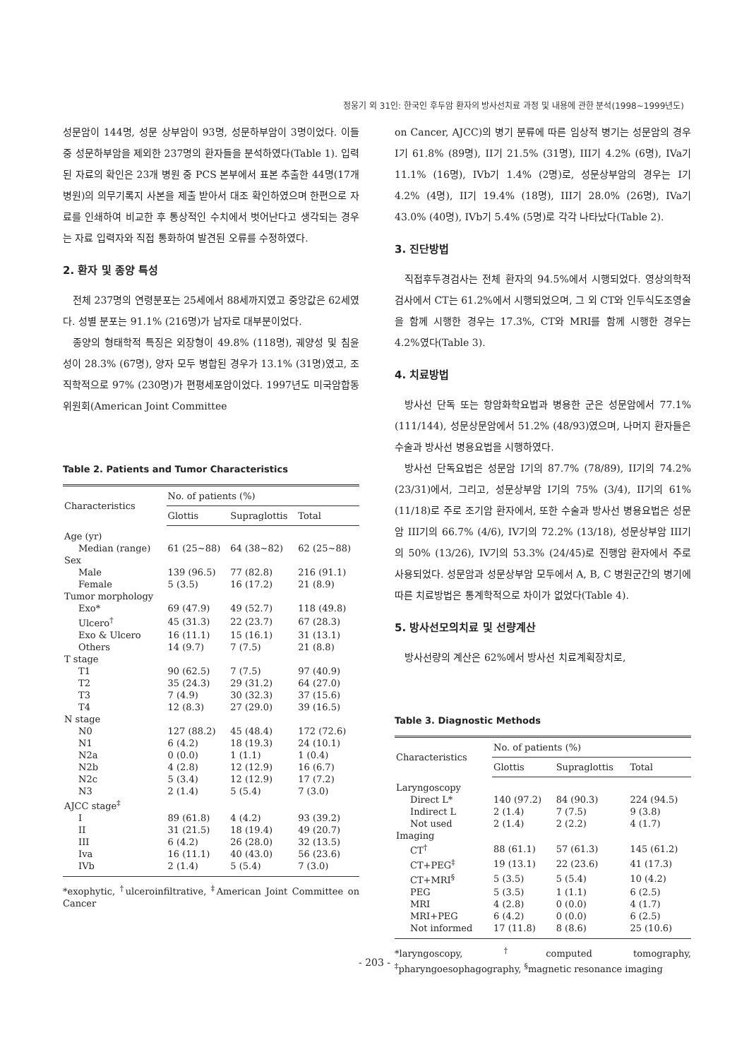정웅기 외 31인: 한국인 후두암 환자의 방사선치료 과정 및 내용에 관한 분석(1998~1999년도)
성문암이 144명, 성문 상부암이 93명, 성문하부암이 3명이었다. 이들 중 성문하부암을 제외한 237명의 환자들을 분석하였다(Table 1). 입력된 자료의 확인은 23개 병원 중 PCS 본부에서 표본 추출한 44명(17개 병원)의 의무기록지 사본을 제출 받아서 대조 확인하였으며 한편으로 자료를 인쇄하여 비교한 후 통상적인 수치에서 벗어난다고 생각되는 경우는 자료 입력자와 직접 통화하여 발견된 오류를 수정하였다.
2. 환자 및 종양 특성
전체 237명의 연령분포는 25세에서 88세까지였고 중앙값은 62세였다. 성별 분포는 91.1% (216명)가 남자로 대부분이었다.
종양의 형태학적 특징은 외장형이 49.8% (118명), 궤양성 및 침윤성이 28.3% (67명), 양자 모두 병합된 경우가 13.1% (31명)였고, 조직학적으로 97% (230명)가 편평세포암이었다. 1997년도 미국암합동위원회(American Joint Committee
Table 2. Patients and Tumor Characteristics
| Characteristics | No. of patients (%) | | |
| --- | --- | --- | --- |
| | Glottis | Supraglottis | Total |
| Age (yr) | | | |
| Median (range) | 61 (25~88) | 64 (38~82) | 62 (25~88) |
| Sex | | | |
| Male | 139 (96.5) | 77 (82.8) | 216 (91.1) |
| Female | 5 (3.5) | 16 (17.2) | 21 (8.9) |
| Tumor morphology | | | |
| Exo* | 69 (47.9) | 49 (52.7) | 118 (49.8) |
| Ulcero<sup>†</sup> | 45 (31.3) | 22 (23.7) | 67 (28.3) |
| Exo & Ulcero | 16 (11.1) | 15 (16.1) | 31 (13.1) |
| Others | 14 (9.7) | 7 (7.5) | 21 (8.8) |
| T stage | | | |
| T1 | 90 (62.5) | 7 (7.5) | 97 (40.9) |
| T2 | 35 (24.3) | 29 (31.2) | 64 (27.0) |
| T3 | 7 (4.9) | 30 (32.3) | 37 (15.6) |
| T4 | 12 (8.3) | 27 (29.0) | 39 (16.5) |
| N stage | | | |
| N0 | 127 (88.2) | 45 (48.4) | 172 (72.6) |
| N1 | 6 (4.2) | 18 (19.3) | 24 (10.1) |
| N2a | 0 (0.0) | 1 (1.1) | 1 (0.4) |
| N2b | 4 (2.8) | 12 (12.9) | 16 (6.7) |
| N2c | 5 (3.4) | 12 (12.9) | 17 (7.2) |
| N3 | 2 (1.4) | 5 (5.4) | 7 (3.0) |
| AJCC stage<sup>‡</sup> | | | |
| I | 89 (61.8) | 4 (4.2) | 93 (39.2) |
| II | 31 (21.5) | 18 (19.4) | 49 (20.7) |
| III | 6 (4.2) | 26 (28.0) | 32 (13.5) |
| Iva | 16 (11.1) | 40 (43.0) | 56 (23.6) |
| IVb | 2 (1.4) | 5 (5.4) | 7 (3.0) |
*exophytic, <sup>†</sup>ulceroinfiltrative, <sup>‡</sup>American Joint Committee on Cancer
on Cancer, AJCC)의 병기 분류에 따른 임상적 병기는 성문암의 경우 I기 61.8% (89명), II기 21.5% (31명), III기 4.2% (6명), IVa기 11.1% (16명), IVb기 1.4% (2명)로, 성문상부암의 경우는 I기 4.2% (4명), II기 19.4% (18명), III기 28.0% (26명), IVa기 43.0% (40명), IVb기 5.4% (5명)로 각각 나타났다(Table 2).
3. 진단방법
직접후두경검사는 전체 환자의 94.5%에서 시행되었다. 영상의학적검사에서 CT는 61.2%에서 시행되었으며, 그 외 CT와 인두식도조영술을 함께 시행한 경우는 17.3%, CT와 MRI를 함께 시행한 경우는 4.2%였다(Table 3).
4. 치료방법
방사선 단독 또는 항암화학요법과 병용한 군은 성문암에서 77.1% (111/144), 성문상문암에서 51.2% (48/93)였으며, 나머지 환자들은 수술과 방사선 병용요법을 시행하였다.
방사선 단독요법은 성문암 I기의 87.7% (78/89), II기의 74.2% (23/31)에서, 그리고, 성문상부암 I기의 75% (3/4), II기의 61% (11/18)로 주로 조기암 환자에서, 또한 수술과 방사선 병용요법은 성문암 III기의 66.7% (4/6), IV기의 72.2% (13/18), 성문상부암 III기의 50% (13/26), IV기의 53.3% (24/45)로 진행암 환자에서 주로 사용되었다. 성문암과 성문상부암 모두에서 A, B, C 병원군간의 병기에 따른 치료방법은 통계학적으로 차이가 없었다(Table 4).
5. 방사선모의치료 및 선량계산
방사선량의 계산은 62%에서 방사선 치료계획장치로,
Table 3. Diagnostic Methods
| Characteristics | No. of patients (%) | | |
| --- | --- | --- | --- |
| | Glottis | Supraglottis | Total |
| Laryngoscopy | | | |
| Direct L* | 140 (97.2) | 84 (90.3) | 224 (94.5) |
| Indirect L | 2 (1.4) | 7 (7.5) | 9 (3.8) |
| Not used | 2 (1.4) | 2 (2.2) | 4 (1.7) |
| Imaging | | | |
| CT<sup>†</sup> | 88 (61.1) | 57 (61.3) | 145 (61.2) |
| CT+PEG<sup>‡</sup> | 19 (13.1) | 22 (23.6) | 41 (17.3) |
| CT+MRI<sup>§</sup> | 5 (3.5) | 5 (5.4) | 10 (4.2) |
| PEG | 5 (3.5) | 1 (1.1) | 6 (2.5) |
| MRI | 4 (2.8) | 0 (0.0) | 4 (1.7) |
| MRI+PEG | 6 (4.2) | 0 (0.0) | 6 (2.5) |
| Not informed | 17 (11.8) | 8 (8.6) | 25 (10.6) |
*laryngoscopy, <sup>†</sup>computed tomography, <sup>‡</sup>pharyngoesophagography, <sup>§</sup>magnetic resonance imaging
- 203 -